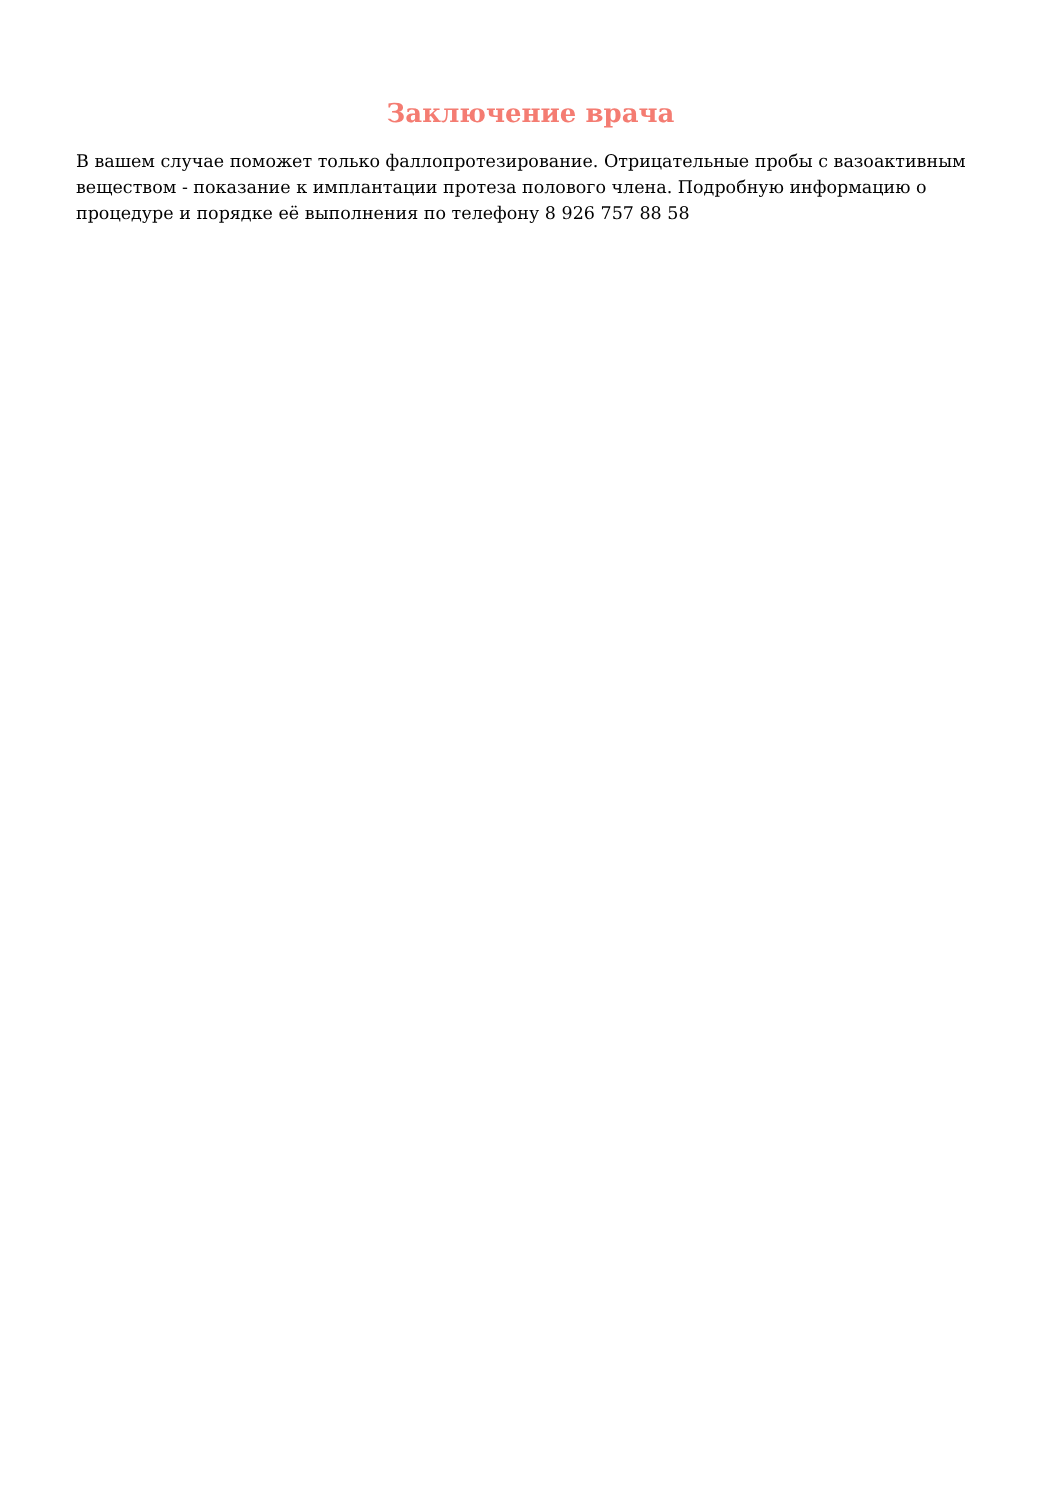Заключение врача
В вашем случае поможет только фаллопротезирование. Отрицательные пробы с вазоактивным веществом - показание к имплантации протеза полового члена. Подробную информацию о процедуре и порядке её выполнения по телефону 8 926 757 88 58